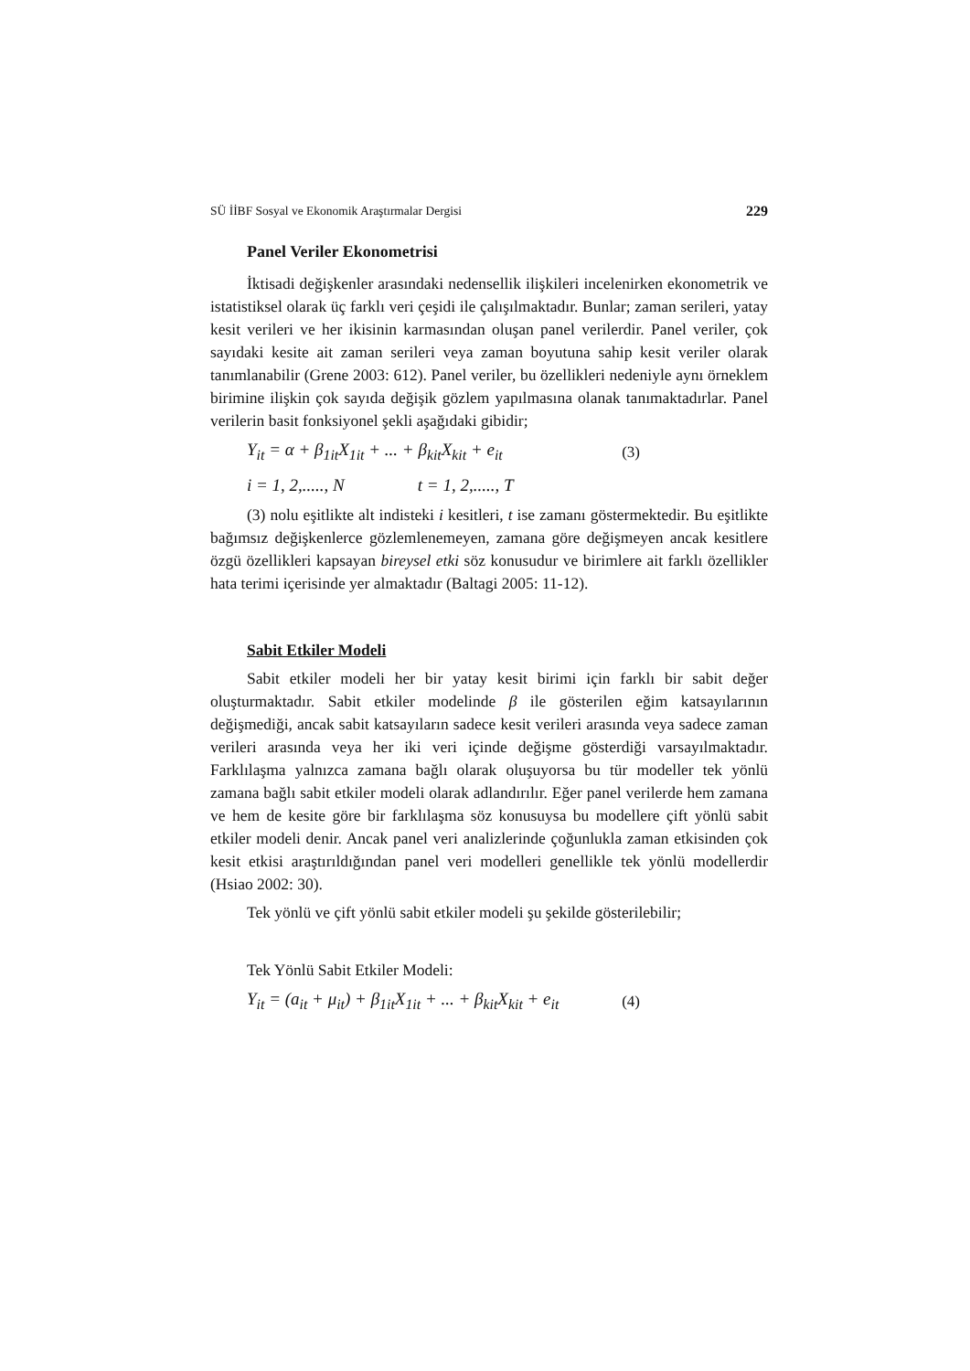SÜ İİBF Sosyal ve Ekonomik Araştırmalar Dergisi 229
Panel Veriler Ekonometrisi
İktisadi değişkenler arasındaki nedensellik ilişkileri incelenirken ekonometrik ve istatistiksel olarak üç farklı veri çeşidi ile çalışılmaktadır. Bunlar; zaman serileri, yatay kesit verileri ve her ikisinin karmasından oluşan panel verilerdir. Panel veriler, çok sayıdaki kesite ait zaman serileri veya zaman boyutuna sahip kesit veriler olarak tanımlanabilir (Grene 2003: 612). Panel veriler, bu özellikleri nedeniyle aynı örneklem birimine ilişkin çok sayıda değişik gözlem yapılmasına olanak tanımaktadırlar. Panel verilerin basit fonksiyonel şekli aşağıdaki gibidir;
Y<sub>it</sub> = α + β<sub>1it</sub>X<sub>1it</sub> + ... + β<sub>kit</sub>X<sub>kit</sub> + e<sub>it</sub> (3)
i = 1, 2,....., N t = 1, 2,....., T
(3) nolu eşitlikte alt indisteki i kesitleri, t ise zamanı göstermektedir. Bu eşitlikte bağımsız değişkenlerce gözlemlenemeyen, zamana göre değişmeyen ancak kesitlere özgü özellikleri kapsayan bireysel etki söz konusudur ve birimlere ait farklı özellikler hata terimi içerisinde yer almaktadır (Baltagi 2005: 11-12).
Sabit Etkiler Modeli
Sabit etkiler modeli her bir yatay kesit birimi için farklı bir sabit değer oluşturmaktadır. Sabit etkiler modelinde β ile gösterilen eğim katsayılarının değişmediği, ancak sabit katsayıların sadece kesit verileri arasında veya sadece zaman verileri arasında veya her iki veri içinde değişme gösterdiği varsayılmaktadır. Farklılaşma yalnızca zamana bağlı olarak oluşuyorsa bu tür modeller tek yönlü zamana bağlı sabit etkiler modeli olarak adlandırılır. Eğer panel verilerde hem zamana ve hem de kesite göre bir farklılaşma söz konusuysa bu modellere çift yönlü sabit etkiler modeli denir. Ancak panel veri analizlerinde çoğunlukla zaman etkisinden çok kesit etkisi araştırıldığından panel veri modelleri genellikle tek yönlü modellerdir (Hsiao 2002: 30).
Tek yönlü ve çift yönlü sabit etkiler modeli şu şekilde gösterilebilir;
Tek Yönlü Sabit Etkiler Modeli:
Y<sub>it</sub> = (a<sub>it</sub> + μ<sub>it</sub>) + β<sub>1it</sub>X<sub>1it</sub> + ... + β<sub>kit</sub>X<sub>kit</sub> + e<sub>it</sub> (4)